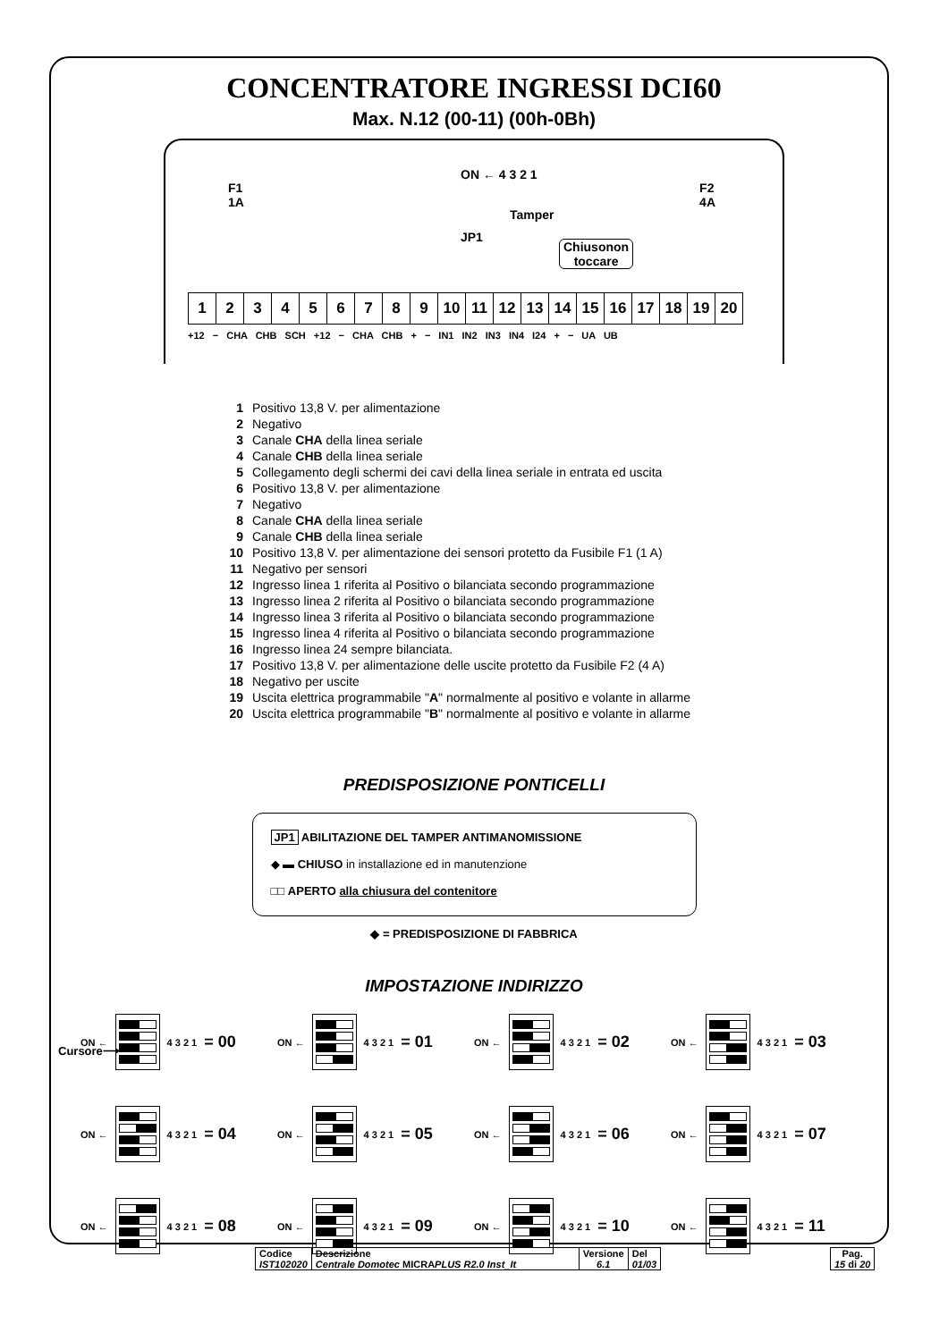CONCENTRATORE INGRESSI DCI60
Max. N.12 (00-11) (00h-0Bh)
F1
1A
ON ← 4 3 2 1
F2
4A
Tamper
JP1
Chiusonon
toccare
| 1 | 2 | 3 | 4 | 5 | 6 | 7 | 8 | 9 | 10 | 11 | 12 | 13 | 14 | 15 | 16 | 17 | 18 | 19 | 20 |
+12 − CHA CHB SCH +12 − CHA CHB + − IN1 IN2 IN3 IN4 I24 + − UA UB
1 Positivo 13,8 V. per alimentazione
2 Negativo
3 Canale CHA della linea seriale
4 Canale CHB della linea seriale
5 Collegamento degli schermi dei cavi della linea seriale in entrata ed uscita
6 Positivo 13,8 V. per alimentazione
7 Negativo
8 Canale CHA della linea seriale
9 Canale CHB della linea seriale
10 Positivo 13,8 V. per alimentazione dei sensori protetto da Fusibile F1 (1 A)
11 Negativo per sensori
12 Ingresso linea 1 riferita al Positivo o bilanciata secondo programmazione
13 Ingresso linea 2 riferita al Positivo o bilanciata secondo programmazione
14 Ingresso linea 3 riferita al Positivo o bilanciata secondo programmazione
15 Ingresso linea 4 riferita al Positivo o bilanciata secondo programmazione
16 Ingresso linea 24 sempre bilanciata.
17 Positivo 13,8 V. per alimentazione delle uscite protetto da Fusibile F2 (4 A)
18 Negativo per uscite
19 Uscita elettrica programmabile "A" normalmente al positivo e volante in allarme
20 Uscita elettrica programmabile "B" normalmente al positivo e volante in allarme
PREDISPOSIZIONE PONTICELLI
JP1 ABILITAZIONE DEL TAMPER ANTIMANOMISSIONE
◆ ▬ CHIUSO in installazione ed in manutenzione
□□ APERTO alla chiusura del contenitore
◆ = PREDISPOSIZIONE DI FABBRICA
IMPOSTAZIONE INDIRIZZO
ON ←
4 3 2 1 = 00
ON ←
4 3 2 1 = 01
ON ←
4 3 2 1 = 02
ON ←
4 3 2 1 = 03
ON ←
4 3 2 1 = 04
ON ←
4 3 2 1 = 05
ON ←
4 3 2 1 = 06
ON ←
4 3 2 1 = 07
ON ←
4 3 2 1 = 08
ON ←
4 3 2 1 = 09
ON ←
4 3 2 1 = 10
ON ←
4 3 2 1 = 11
Cursore⟶
| Codice IST102020 | Descrizione Centrale Domotec MICRA PLUS R2.0 Inst_It | Versione 6.1 | Del 01/03 |
Pag.
15 di 20